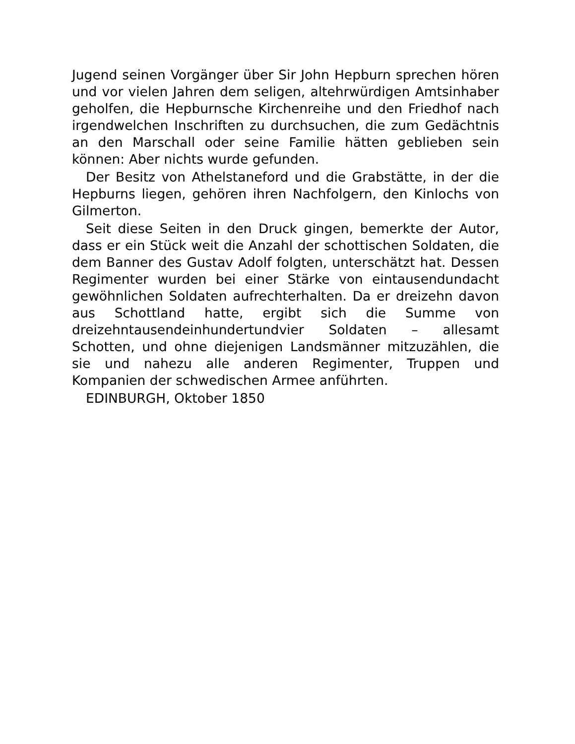Jugend seinen Vorgänger über Sir John Hepburn sprechen hören und vor vielen Jahren dem seligen, altehrwürdigen Amtsinhaber geholfen, die Hepburnsche Kirchenreihe und den Friedhof nach irgendwelchen Inschriften zu durchsuchen, die zum Gedächtnis an den Marschall oder seine Familie hätten geblieben sein können: Aber nichts wurde gefunden.
Der Besitz von Athelstaneford und die Grabstätte, in der die Hepburns liegen, gehören ihren Nachfolgern, den Kinlochs von Gilmerton.
Seit diese Seiten in den Druck gingen, bemerkte der Autor, dass er ein Stück weit die Anzahl der schottischen Soldaten, die dem Banner des Gustav Adolf folgten, unterschätzt hat. Dessen Regimenter wurden bei einer Stärke von eintausendundacht gewöhnlichen Soldaten aufrechterhalten. Da er dreizehn davon aus Schottland hatte, ergibt sich die Summe von dreizehntausendeinhundertundvier Soldaten – allesamt Schotten, und ohne diejenigen Landsmänner mitzuzählen, die sie und nahezu alle anderen Regimenter, Truppen und Kompanien der schwedischen Armee anführten.
EDINBURGH, Oktober 1850